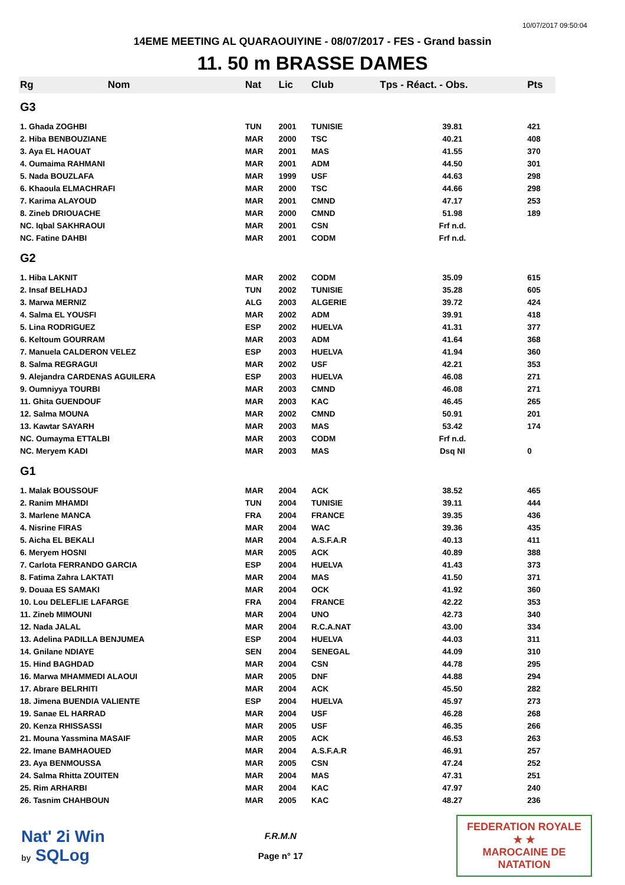10/07/2017 09:50:04
14EME MEETING AL QUARAOUIYINE - 08/07/2017 - FES - Grand bassin
11. 50 m BRASSE DAMES
| Rg | Nom | Nat | Lic | Club | Tps - Réact. - Obs. | Pts |
| --- | --- | --- | --- | --- | --- | --- |
| G3 | | | | | | |
| 1. Ghada ZOGHBI | | TUN | 2001 | TUNISIE | 39.81 | 421 |
| 2. Hiba BENBOUZIANE | | MAR | 2000 | TSC | 40.21 | 408 |
| 3. Aya EL HAOUAT | | MAR | 2001 | MAS | 41.55 | 370 |
| 4. Oumaima RAHMANI | | MAR | 2001 | ADM | 44.50 | 301 |
| 5. Nada BOUZLAFA | | MAR | 1999 | USF | 44.63 | 298 |
| 6. Khaoula ELMACHRAFI | | MAR | 2000 | TSC | 44.66 | 298 |
| 7. Karima ALAYOUD | | MAR | 2001 | CMND | 47.17 | 253 |
| 8. Zineb DRIOUACHE | | MAR | 2000 | CMND | 51.98 | 189 |
| NC. Iqbal SAKHRAOUI | | MAR | 2001 | CSN | Frf n.d. | |
| NC. Fatine DAHBI | | MAR | 2001 | CODM | Frf n.d. | |
| G2 | | | | | | |
| 1. Hiba LAKNIT | | MAR | 2002 | CODM | 35.09 | 615 |
| 2. Insaf BELHADJ | | TUN | 2002 | TUNISIE | 35.28 | 605 |
| 3. Marwa MERNIZ | | ALG | 2003 | ALGERIE | 39.72 | 424 |
| 4. Salma EL YOUSFI | | MAR | 2002 | ADM | 39.91 | 418 |
| 5. Lina RODRIGUEZ | | ESP | 2002 | HUELVA | 41.31 | 377 |
| 6. Keltoum GOURRAM | | MAR | 2003 | ADM | 41.64 | 368 |
| 7. Manuela CALDERON VELEZ | | ESP | 2003 | HUELVA | 41.94 | 360 |
| 8. Salma REGRAGUI | | MAR | 2002 | USF | 42.21 | 353 |
| 9. Alejandra CARDENAS AGUILERA | | ESP | 2003 | HUELVA | 46.08 | 271 |
| 9. Oumniyya TOURBI | | MAR | 2003 | CMND | 46.08 | 271 |
| 11. Ghita GUENDOUF | | MAR | 2003 | KAC | 46.45 | 265 |
| 12. Salma MOUNA | | MAR | 2002 | CMND | 50.91 | 201 |
| 13. Kawtar SAYARH | | MAR | 2003 | MAS | 53.42 | 174 |
| NC. Oumayma ETTALBI | | MAR | 2003 | CODM | Frf n.d. | |
| NC. Meryem KADI | | MAR | 2003 | MAS | Dsq NI | 0 |
| G1 | | | | | | |
| 1. Malak BOUSSOUF | | MAR | 2004 | ACK | 38.52 | 465 |
| 2. Ranim MHAMDI | | TUN | 2004 | TUNISIE | 39.11 | 444 |
| 3. Marlene MANCA | | FRA | 2004 | FRANCE | 39.35 | 436 |
| 4. Nisrine FIRAS | | MAR | 2004 | WAC | 39.36 | 435 |
| 5. Aicha EL BEKALI | | MAR | 2004 | A.S.F.A.R | 40.13 | 411 |
| 6. Meryem HOSNI | | MAR | 2005 | ACK | 40.89 | 388 |
| 7. Carlota FERRANDO GARCIA | | ESP | 2004 | HUELVA | 41.43 | 373 |
| 8. Fatima Zahra LAKTATI | | MAR | 2004 | MAS | 41.50 | 371 |
| 9. Douaa ES SAMAKI | | MAR | 2004 | OCK | 41.92 | 360 |
| 10. Lou DELEFLIE LAFARGE | | FRA | 2004 | FRANCE | 42.22 | 353 |
| 11. Zineb MIMOUNI | | MAR | 2004 | UNO | 42.73 | 340 |
| 12. Nada JALAL | | MAR | 2004 | R.C.A.NAT | 43.00 | 334 |
| 13. Adelina PADILLA BENJUMEA | | ESP | 2004 | HUELVA | 44.03 | 311 |
| 14. Gnilane NDIAYE | | SEN | 2004 | SENEGAL | 44.09 | 310 |
| 15. Hind BAGHDAD | | MAR | 2004 | CSN | 44.78 | 295 |
| 16. Marwa MHAMMEDI ALAOUI | | MAR | 2005 | DNF | 44.88 | 294 |
| 17. Abrare BELRHITI | | MAR | 2004 | ACK | 45.50 | 282 |
| 18. Jimena BUENDIA VALIENTE | | ESP | 2004 | HUELVA | 45.97 | 273 |
| 19. Sanae EL HARRAD | | MAR | 2004 | USF | 46.28 | 268 |
| 20. Kenza RHISSASSI | | MAR | 2005 | USF | 46.35 | 266 |
| 21. Mouna Yassmina MASAIF | | MAR | 2005 | ACK | 46.53 | 263 |
| 22. Imane BAMHAOUED | | MAR | 2004 | A.S.F.A.R | 46.91 | 257 |
| 23. Aya BENMOUSSA | | MAR | 2005 | CSN | 47.24 | 252 |
| 24. Salma Rhitta ZOUITEN | | MAR | 2004 | MAS | 47.31 | 251 |
| 25. Rim ARHARBI | | MAR | 2004 | KAC | 47.97 | 240 |
| 26. Tasnim CHAHBOUN | | MAR | 2005 | KAC | 48.27 | 236 |
Nat' 2i Win
by SQLog
F.R.M.N
Page n° 17
FEDERATION ROYALE
★ ★
MAROCAINE DE NATATION